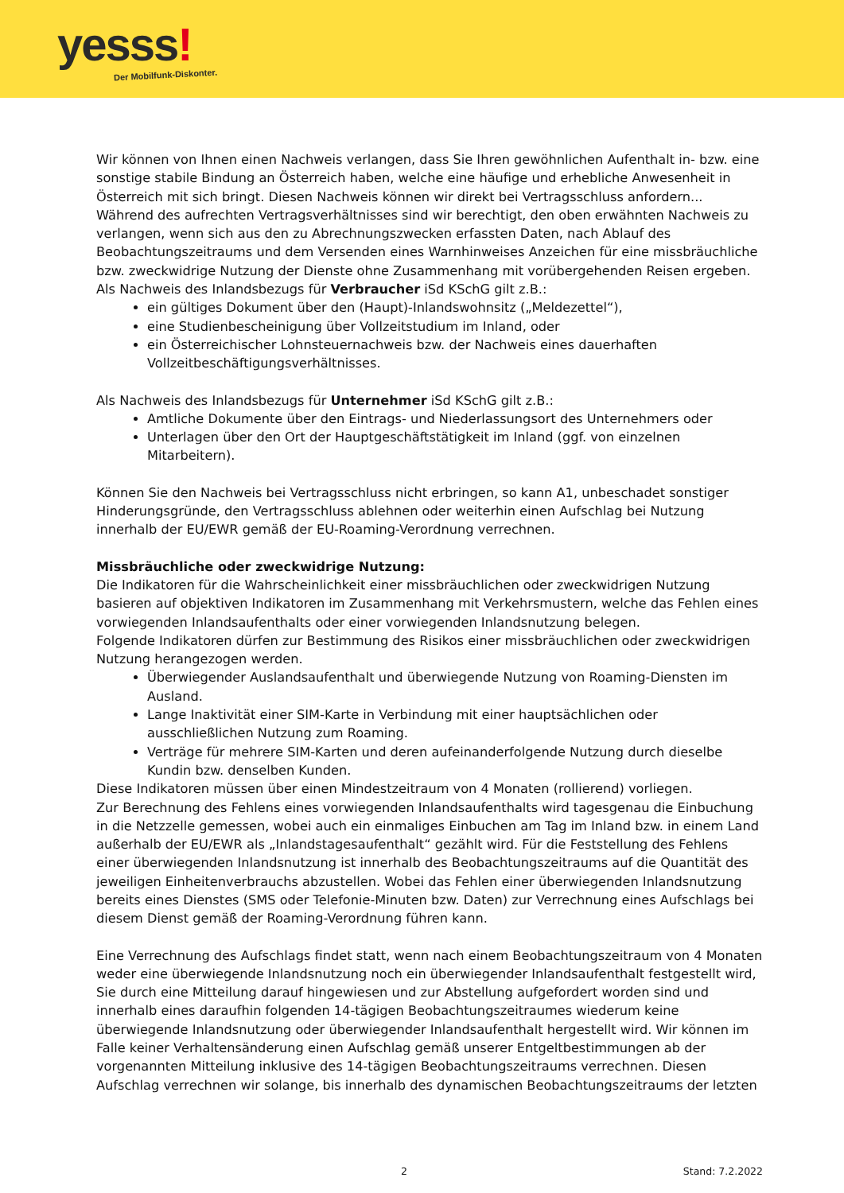yesss!
Der Mobilfunk-Diskonter.
Wir können von Ihnen einen Nachweis verlangen, dass Sie Ihren gewöhnlichen Aufenthalt in- bzw. eine sonstige stabile Bindung an Österreich haben, welche eine häufige und erhebliche Anwesenheit in Österreich mit sich bringt. Diesen Nachweis können wir direkt bei Vertragsschluss anfordern... Während des aufrechten Vertragsverhältnisses sind wir berechtigt, den oben erwähnten Nachweis zu verlangen, wenn sich aus den zu Abrechnungszwecken erfassten Daten, nach Ablauf des Beobachtungszeitraums und dem Versenden eines Warnhinweises Anzeichen für eine missbräuchliche bzw. zweckwidrige Nutzung der Dienste ohne Zusammenhang mit vorübergehenden Reisen ergeben.
Als Nachweis des Inlandsbezugs für Verbraucher iSd KSchG gilt z.B.:
ein gültiges Dokument über den (Haupt)-Inlandswohnsitz („Meldezettel“),
eine Studienbescheinigung über Vollzeitstudium im Inland, oder
ein Österreichischer Lohnsteuernachweis bzw. der Nachweis eines dauerhaften Vollzeitbeschäftigungsverhältnisses.
Als Nachweis des Inlandsbezugs für Unternehmer iSd KSchG gilt z.B.:
Amtliche Dokumente über den Eintrags- und Niederlassungsort des Unternehmers oder
Unterlagen über den Ort der Hauptgeschäftstätigkeit im Inland (ggf. von einzelnen Mitarbeitern).
Können Sie den Nachweis bei Vertragsschluss nicht erbringen, so kann A1, unbeschadet sonstiger Hinderungsgründe, den Vertragsschluss ablehnen oder weiterhin einen Aufschlag bei Nutzung innerhalb der EU/EWR gemäß der EU-Roaming-Verordnung verrechnen.
Missbräuchliche oder zweckwidrige Nutzung:
Die Indikatoren für die Wahrscheinlichkeit einer missbräuchlichen oder zweckwidrigen Nutzung basieren auf objektiven Indikatoren im Zusammenhang mit Verkehrsmustern, welche das Fehlen eines vorwiegenden Inlandsaufenthalts oder einer vorwiegenden Inlandsnutzung belegen.
Folgende Indikatoren dürfen zur Bestimmung des Risikos einer missbräuchlichen oder zweckwidrigen Nutzung herangezogen werden.
Überwiegender Auslandsaufenthalt und überwiegende Nutzung von Roaming-Diensten im Ausland.
Lange Inaktivität einer SIM-Karte in Verbindung mit einer hauptsächlichen oder ausschließlichen Nutzung zum Roaming.
Verträge für mehrere SIM-Karten und deren aufeinanderfolgende Nutzung durch dieselbe Kundin bzw. denselben Kunden.
Diese Indikatoren müssen über einen Mindestzeitraum von 4 Monaten (rollierend) vorliegen.
Zur Berechnung des Fehlens eines vorwiegenden Inlandsaufenthalts wird tagesgenau die Einbuchung in die Netzzelle gemessen, wobei auch ein einmaliges Einbuchen am Tag im Inland bzw. in einem Land außerhalb der EU/EWR als „Inlandstagesaufenthalt“ gezählt wird. Für die Feststellung des Fehlens einer überwiegenden Inlandsnutzung ist innerhalb des Beobachtungszeitraums auf die Quantität des jeweiligen Einheitenverbrauchs abzustellen. Wobei das Fehlen einer überwiegenden Inlandsnutzung bereits eines Dienstes (SMS oder Telefonie-Minuten bzw. Daten) zur Verrechnung eines Aufschlags bei diesem Dienst gemäß der Roaming-Verordnung führen kann.
Eine Verrechnung des Aufschlags findet statt, wenn nach einem Beobachtungszeitraum von 4 Monaten weder eine überwiegende Inlandsnutzung noch ein überwiegender Inlandsaufenthalt festgestellt wird, Sie durch eine Mitteilung darauf hingewiesen und zur Abstellung aufgefordert worden sind und innerhalb eines daraufhin folgenden 14-tägigen Beobachtungszeitraumes wiederum keine überwiegende Inlandsnutzung oder überwiegender Inlandsaufenthalt hergestellt wird. Wir können im Falle keiner Verhaltensänderung einen Aufschlag gemäß unserer Entgeltbestimmungen ab der vorgenannten Mitteilung inklusive des 14-tägigen Beobachtungszeitraums verrechnen. Diesen Aufschlag verrechnen wir solange, bis innerhalb des dynamischen Beobachtungszeitraums der letzten
2 Stand: 7.2.2022